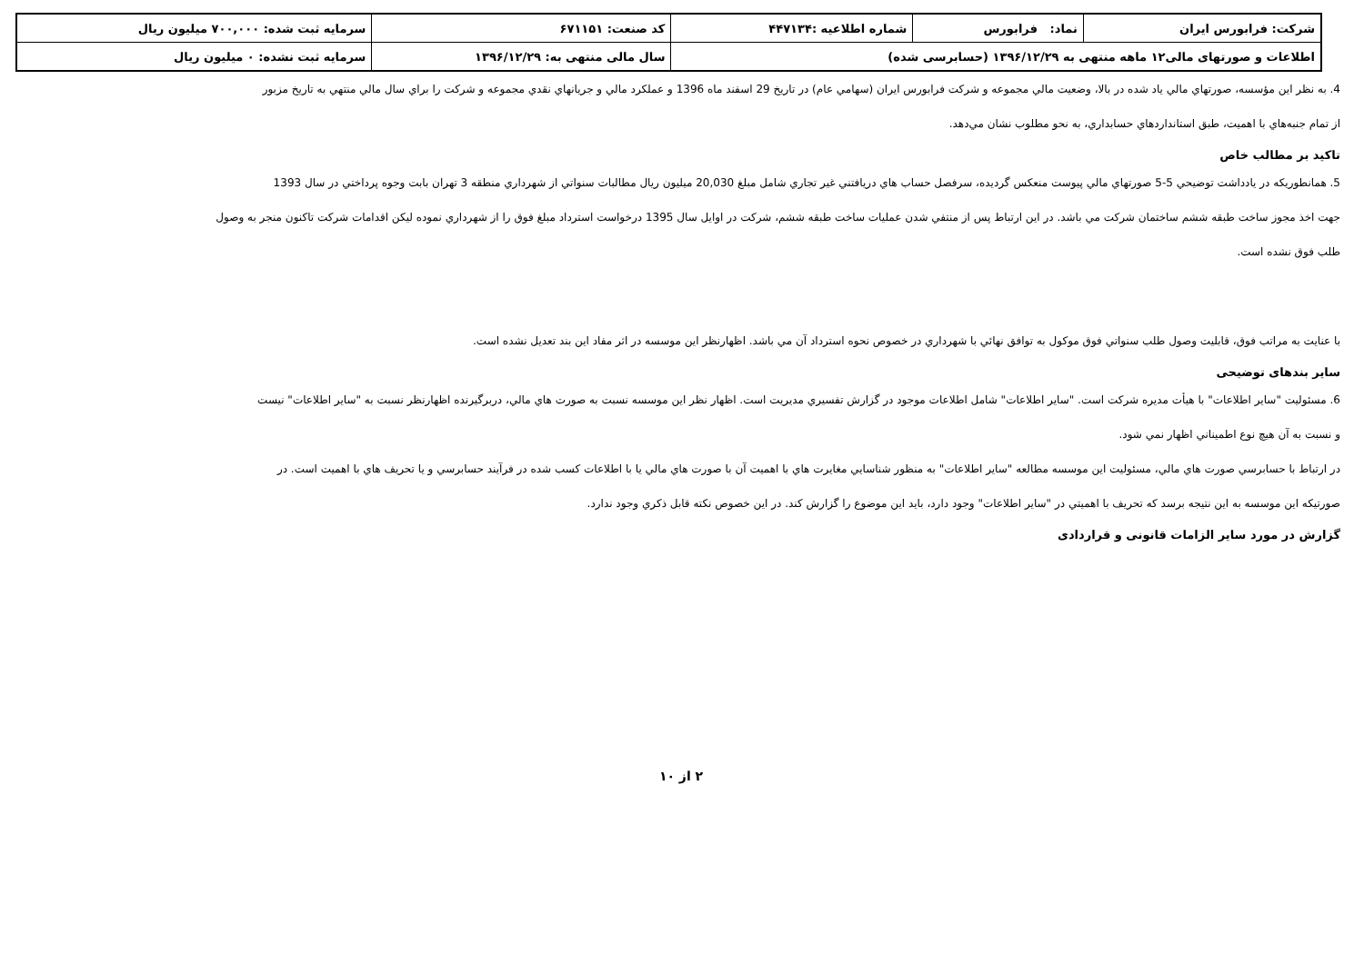| شرکت: فرابورس ایران | نماد: فرابورس | شماره اطلاعیه :۴۴۷۱۳۴ | کد صنعت: ۶۷۱۱۵۱ | سرمایه ثبت شده: ۷۰۰,۰۰۰ میلیون ریال |
| اطلاعات و صورتهای مالی۱۲ ماهه منتهی به ۱۳۹۶/۱۲/۲۹ (حسابرسی شده) | | | سال مالی منتهی به: ۱۳۹۶/۱۲/۲۹ | سرمایه ثبت نشده: ۰ میلیون ریال |
4. به نظر اين مؤسسه، صورتهاي مالي ياد شده در بالا، وضعيت مالي مجموعه و شركت فرابورس ايران (سهامي عام) در تاريخ 29 اسفند ماه 1396 و عملكرد مالي و جريانهاي نقدي مجموعه و شركت را براي سال مالي منتهي به تاريخ مزبور
از تمام جنبه‌هاي با اهميت، طبق استانداردهاي حسابداري، به نحو مطلوب نشان مي‌دهد.
تاکید بر مطالب خاص
5. همانطوريكه در يادداشت توضيحي 5-5 صورتهاي مالي پيوست منعكس گرديده، سرفصل حساب هاي دريافتني غير تجاري شامل مبلغ 20,030 ميليون ريال مطالبات سنواتي از شهرداري منطقه 3 تهران بابت وجوه پرداختي در سال 1393
جهت اخذ مجوز ساخت طبقه ششم ساختمان شركت مي باشد. در اين ارتباط پس از منتفي شدن عمليات ساخت طبقه ششم، شركت در اوايل سال 1395 درخواست استرداد مبلغ فوق را از شهرداري نموده ليكن اقدامات شركت تاكنون منجر به وصول
طلب فوق نشده است.
با عنايت به مراتب فوق، قابليت وصول طلب سنواتي فوق موكول به توافق نهائي با شهرداري در خصوص نحوه استرداد آن مي باشد. اظهارنظر اين موسسه در اثر مفاد اين بند تعديل نشده است.
سایر بندهای توضیحی
6. مسئوليت "ساير اطلاعات" با هيأت مديره شركت است. "ساير اطلاعات" شامل اطلاعات موجود در گزارش تفسيري مديريت است. اظهار نظر اين موسسه نسبت به صورت هاي مالي، دربرگيرنده اظهارنظر نسبت به "ساير اطلاعات" نيست
و نسبت به آن هيچ نوع اطميناني اظهار نمي شود.
در ارتباط با حسابرسي صورت هاي مالي، مسئوليت اين موسسه مطالعه "ساير اطلاعات" به منظور شناسايي مغايرت هاي با اهميت آن با صورت هاي مالي يا با اطلاعات كسب شده در فرآيند حسابرسي و يا تحريف هاي با اهميت است. در
صورتيكه اين موسسه به اين نتيجه برسد كه تحريف با اهميتي در "ساير اطلاعات" وجود دارد، بايد اين موضوع را گزارش كند. در اين خصوص نكته قابل ذكري وجود ندارد.
گزارش در مورد سایر الزامات قانونی و قراردادی
۲ از ۱۰